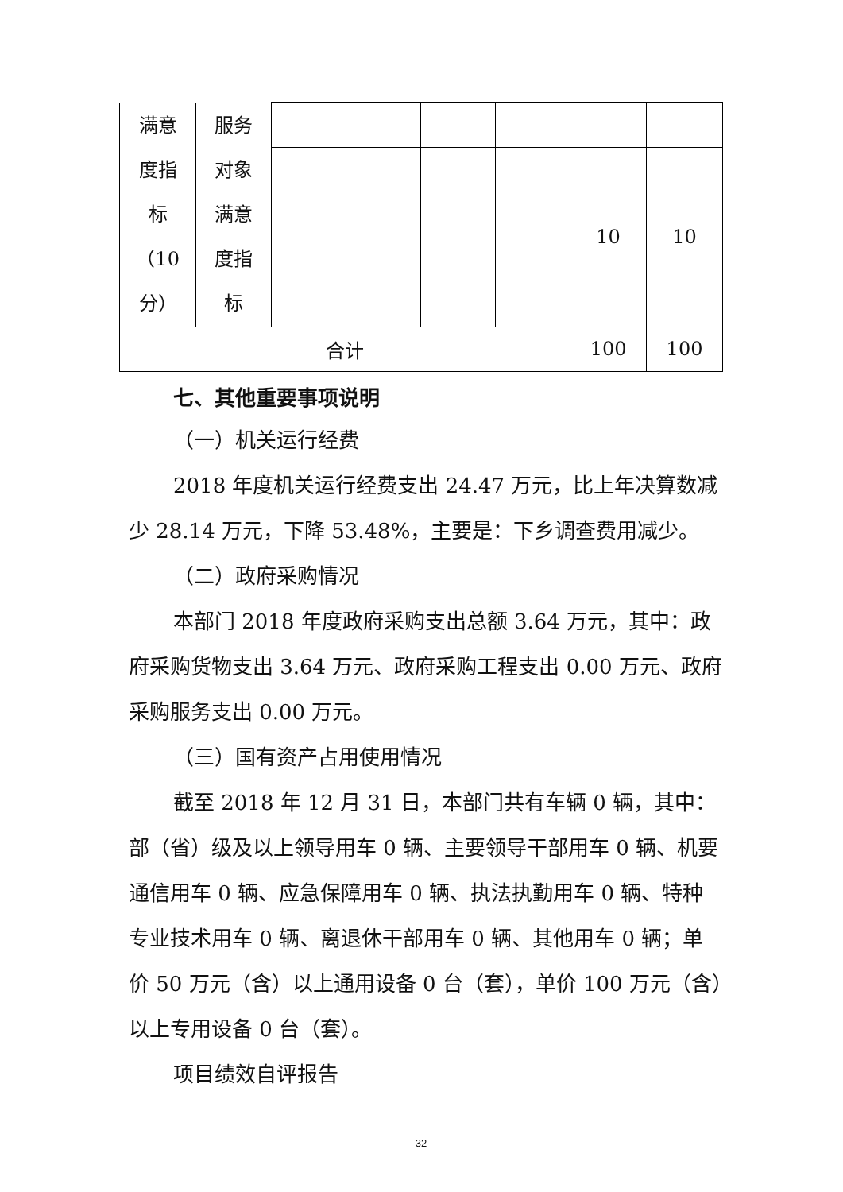| 满意 度指 标 （10 分） | 服务 对象 满意 度指 标 | | | | | | |
| | | | | | | 10 | 10 |
| 合计 | | | | | | 100 | 100 |
七、其他重要事项说明
（一）机关运行经费
2018 年度机关运行经费支出 24.47 万元，比上年决算数减少 28.14 万元，下降 53.48%，主要是：下乡调查费用减少。
（二）政府采购情况
本部门 2018 年度政府采购支出总额 3.64 万元，其中：政府采购货物支出 3.64 万元、政府采购工程支出 0.00 万元、政府采购服务支出 0.00 万元。
（三）国有资产占用使用情况
截至 2018 年 12 月 31 日，本部门共有车辆 0 辆，其中：部（省）级及以上领导用车 0 辆、主要领导干部用车 0 辆、机要通信用车 0 辆、应急保障用车 0 辆、执法执勤用车 0 辆、特种专业技术用车 0 辆、离退休干部用车 0 辆、其他用车 0 辆；单价 50 万元（含）以上通用设备 0 台（套），单价 100 万元（含）以上专用设备 0 台（套）。
项目绩效自评报告
32